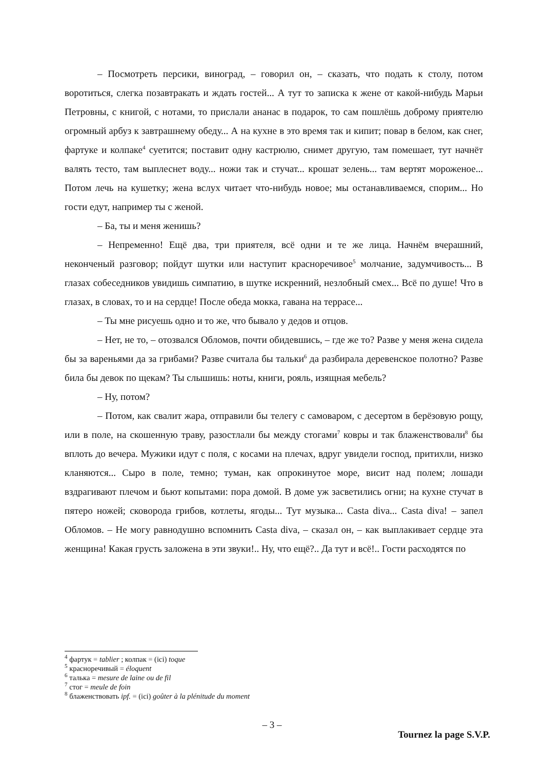– Посмотреть персики, виноград, – говорил он, – сказать, что подать к столу, потом воротиться, слегка позавтракать и ждать гостей... А тут то записка к жене от какой-нибудь Марьи Петровны, с книгой, с нотами, то прислали ананас в подарок, то сам пошлёшь доброму приятелю огромный арбуз к завтрашнему обеду... А на кухне в это время так и кипит; повар в белом, как снег, фартуке и колпаке<sup>4</sup> суетится; поставит одну кастрюлю, снимет другую, там помешает, тут начнёт валять тесто, там выплеснет воду... ножи так и стучат... крошат зелень... там вертят мороженое... Потом лечь на кушетку; жена вслух читает что-нибудь новое; мы останавливаемся, спорим... Но гости едут, например ты с женой.
– Ба, ты и меня женишь?
– Непременно! Ещё два, три приятеля, всё одни и те же лица. Начнём вчерашний, неконченый разговор; пойдут шутки или наступит красноречивое<sup>5</sup> молчание, задумчивость... В глазах собеседников увидишь симпатию, в шутке искренний, незлобный смех... Всё по душе! Что в глазах, в словах, то и на сердце! После обеда мокка, гавана на террасе...
– Ты мне рисуешь одно и то же, что бывало у дедов и отцов.
– Нет, не то, – отозвался Обломов, почти обидевшись, – где же то? Разве у меня жена сидела бы за вареньями да за грибами? Разве считала бы тальки<sup>6</sup> да разбирала деревенское полотно? Разве била бы девок по щекам? Ты слышишь: ноты, книги, рояль, изящная мебель?
– Ну, потом?
– Потом, как свалит жара, отправили бы телегу с самоваром, с десертом в берёзовую рощу, или в поле, на скошенную траву, разостлали бы между стогами<sup>7</sup> ковры и так блаженствовали<sup>8</sup> бы вплоть до вечера. Мужики идут с поля, с косами на плечах, вдруг увидели господ, притихли, низко кланяются... Сыро в поле, темно; туман, как опрокинутое море, висит над полем; лошади вздрагивают плечом и бьют копытами: пора домой. В доме уж засветились огни; на кухне стучат в пятеро ножей; сковорода грибов, котлеты, ягоды... Тут музыка... Casta diva... Casta diva! – запел Обломов. – Не могу равнодушно вспомнить Casta diva, – сказал он, – как выплакивает сердце эта женщина! Какая грусть заложена в эти звуки!.. Ну, что ещё?.. Да тут и всё!.. Гости расходятся по
<sup>4</sup> фартук = tablier ; колпак = (ici) toque
<sup>5</sup> красноречивый = éloquent
<sup>6</sup> талька = mesure de laine ou de fil
<sup>7</sup> стог = meule de foin
<sup>8</sup> блаженствовать ipf. = (ici) goûter à la plénitude du moment
– 3 –
Tournez la page S.V.P.